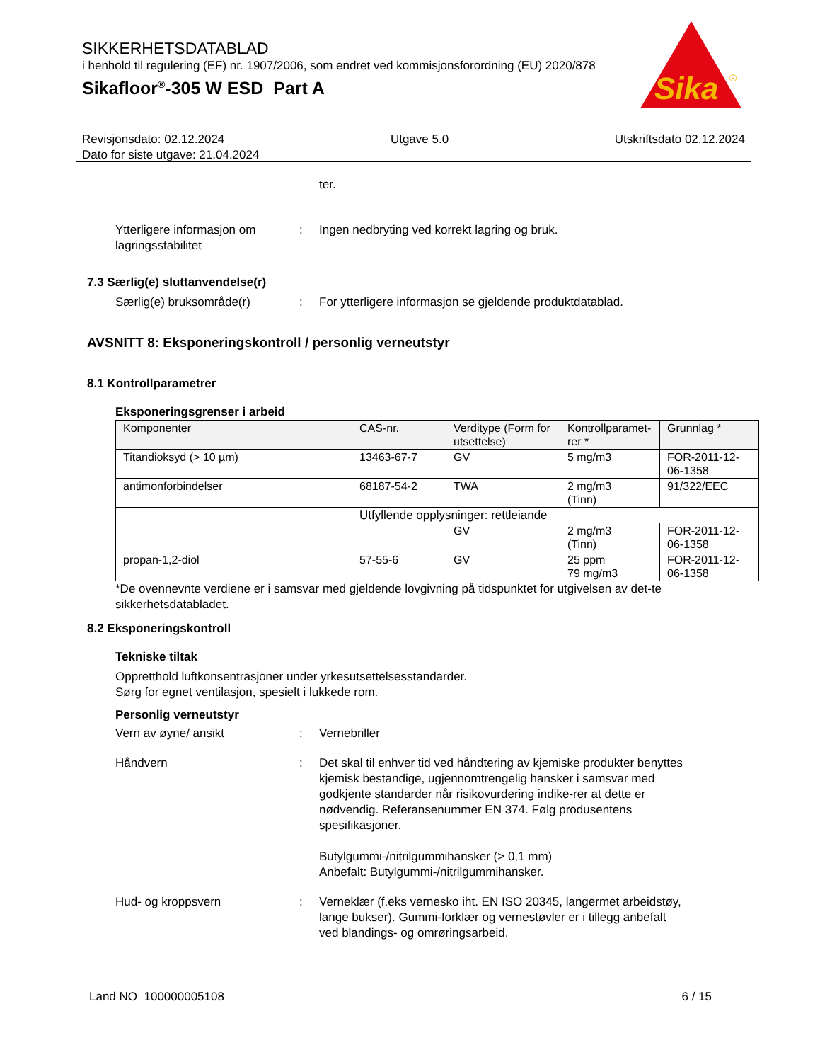SIKKERHETSDATABLAD
i henhold til regulering (EF) nr. 1907/2006, som endret ved kommisjonsforordning (EU) 2020/878
Sikafloor<sup>®</sup>-305 W ESD Part A
Sika
®
Revisjonsdato: 02.12.2024 Utgave 5.0 Utskriftsdato 02.12.2024
Dato for siste utgave: 21.04.2024
ter.
Ytterligere informasjon om lagringsstabilitet
: Ingen nedbryting ved korrekt lagring og bruk.
7.3 Særlig(e) sluttanvendelse(r)
Særlig(e) bruksområde(r) : For ytterligere informasjon se gjeldende produktdatablad.
AVSNITT 8: Eksponeringskontroll / personlig verneutstyr
8.1 Kontrollparametrer
Eksponeringsgrenser i arbeid
| Komponenter | CAS-nr. | Verditype (Form for utsettelse) | Kontrollparamet-rer * | Grunnlag * |
| --- | --- | --- | --- | --- |
| Titandioksyd (> 10 µm) | 13463-67-7 | GV | 5 mg/m3 | FOR-2011-12-06-1358 |
| antimonforbindelser | 68187-54-2 | TWA | 2 mg/m3 (Tinn) | 91/322/EEC |
| | Utfyllende opplysninger: rettleiande | | | |
| | | GV | 2 mg/m3 (Tinn) | FOR-2011-12-06-1358 |
| propan-1,2-diol | 57-55-6 | GV | 25 ppm 79 mg/m3 | FOR-2011-12-06-1358 |
*De ovennevnte verdiene er i samsvar med gjeldende lovgivning på tidspunktet for utgivelsen av det-te sikkerhetsdatabladet.
8.2 Eksponeringskontroll
Tekniske tiltak
Oppretthold luftkonsentrasjoner under yrkesutsettelsesstandarder.
Sørg for egnet ventilasjon, spesielt i lukkede rom.
Personlig verneutstyr
Vern av øyne/ ansikt : Vernebriller
Håndvern : Det skal til enhver tid ved håndtering av kjemiske produkter benyttes kjemisk bestandige, ugjennomtrengelig hansker i samsvar med godkjente standarder når risikovurdering indike-rer at dette er nødvendig. Referansenummer EN 374. Følg produsentens spesifikasjoner.
Butylgummi-/nitrilgummihansker (> 0,1 mm)
Anbefalt: Butylgummi-/nitrilgummihansker.
Hud- og kroppsvern : Verneklær (f.eks vernesko iht. EN ISO 20345, langermet arbeidstøy, lange bukser). Gummi-forklær og vernestøvler er i tillegg anbefalt ved blandings- og omrøringsarbeid.
Land NO 100000005108 6 / 15